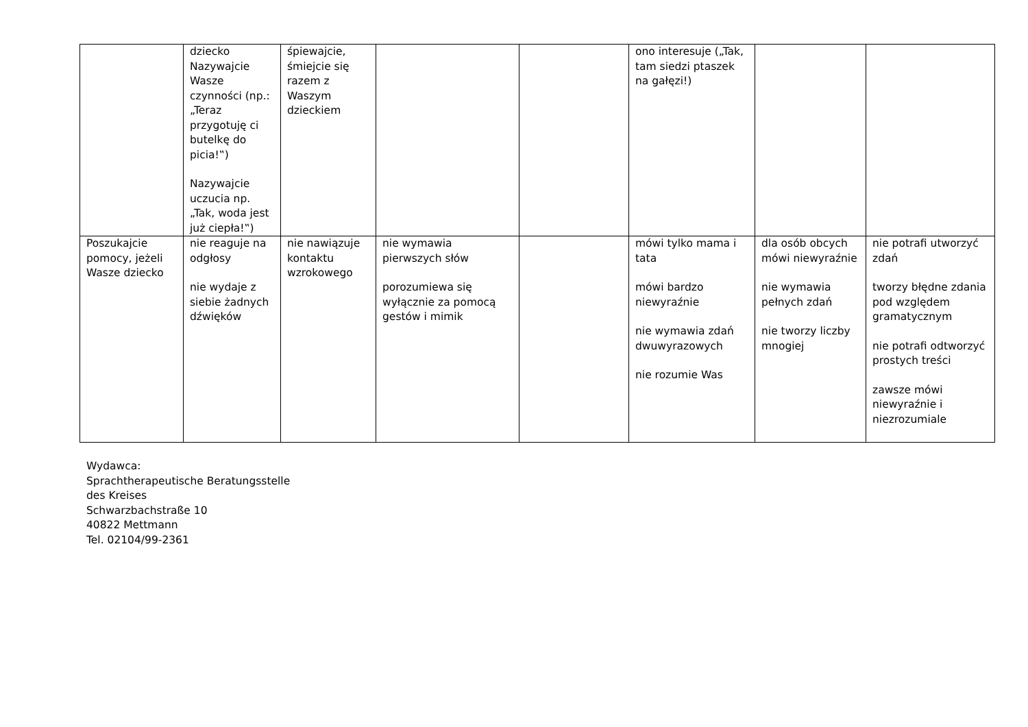| | dziecko Nazywajcie Wasze czynności (np.: „Teraz przygotuję ci butelkę do picia!‟) Nazywajcie uczucia np. „Tak, woda jest już ciepła!‟) | śpiewajcie, śmiejcie się razem z Waszym dzieckiem | | | ono interesuje („Tak, tam siedzi ptaszek na gałęzi!) | | |
| Poszukajcie pomocy, jeżeli Wasze dziecko | nie reaguje na odgłosy nie wydaje z siebie żadnych dźwięków | nie nawiązuje kontaktu wzrokowego | nie wymawia pierwszych słów porozumiewa się wyłącznie za pomocą gestów i mimik | | mówi tylko mama i tata mówi bardzo niewyraźnie nie wymawia zdań dwuwyrazowych nie rozumie Was | dla osób obcych mówi niewyraźnie nie wymawia pełnych zdań nie tworzy liczby mnogiej | nie potrafi utworzyć zdań tworzy błędne zdania pod względem gramatycznym nie potrafi odtworzyć prostych treści zawsze mówi niewyraźnie i niezrozumiale |
Wydawca:
Sprachtherapeutische Beratungsstelle
des Kreises
Schwarzbachstraße 10
40822 Mettmann
Tel. 02104/99-2361